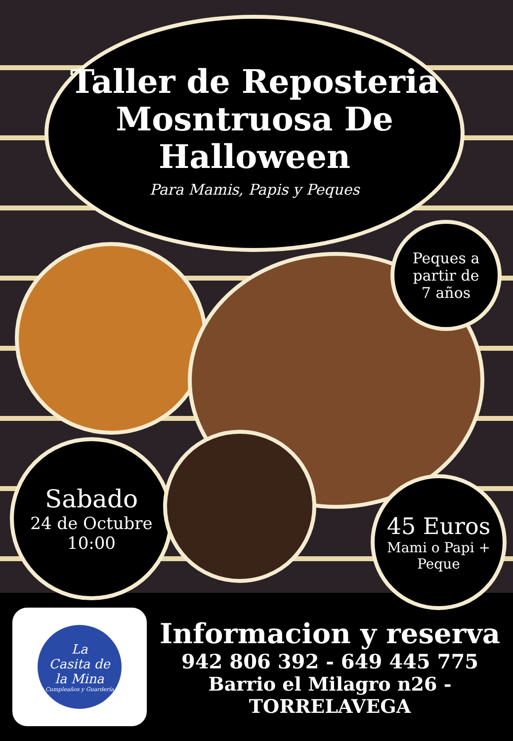Taller de Reposteria
Mosntruosa De Halloween
Para Mamis, Papis y Peques
Peques a
partir de
7 años
Sabado
24 de Octubre
10:00
45 Euros
Mami o Papi +
Peque
La
Casita de
la Mina
Cumpleaños y Guardería
Informacion y reserva
942 806 392 - 649 445 775
Barrio el Milagro n26 - TORRELAVEGA